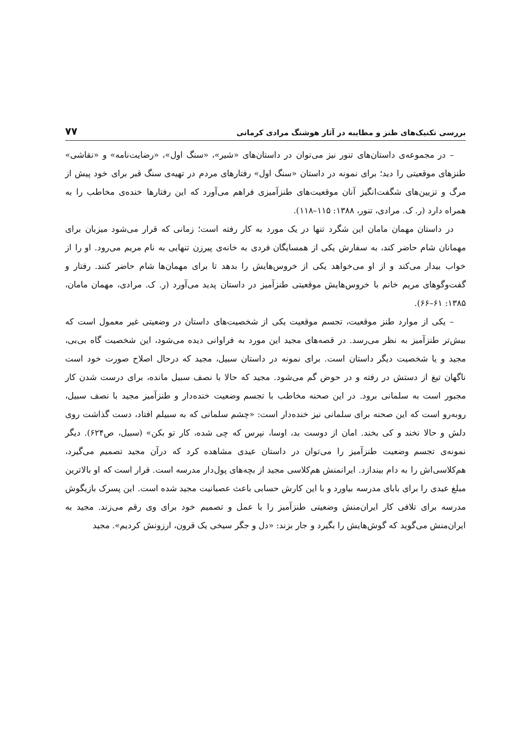بررسی تکنیک‌های طنز و مطایبه در آثار هوشنگ مرادی کرمانی ۷۷
– در مجموعه‌ی داستان‌های تنور نیز می‌توان در داستان‌های «شیر»، «سنگ اول»، «رضایت‌نامه» و «نقاشی» طنزهای موقعیتی را دید؛ برای نمونه در داستان «سنگ اول» رفتارهای مردم در تهیه‌ی سنگ قبر برای خود پیش از مرگ و تزیین‌های شگفت‌انگیز آنان موقعیت‌های طنزآمیزی فراهم می‌آورد که این رفتارها خنده‌ی مخاطب را به همراه دارد (ر. ک. مرادی، تنور، ۱۳۸۸: ۱۱۵–۱۱۸).
در داستان مهمان مامان این شگرد تنها در یک مورد به کار رفته است؛ زمانی که قرار می‌شود میزبان برای مهمانان شام حاضر کند، به سفارش یکی از همسایگان فردی به خانه‌ی پیرزن تنهایی به نام مریم می‌رود. او را از خواب بیدار می‌کند و از او می‌خواهد یکی از خروس‌هایش را بدهد تا برای مهمان‌ها شام حاضر کنند. رفتار و گفت‌وگوهای مریم خانم با خروس‌هایش موقعیتی طنزآمیز در داستان پدید می‌آورد (ر. ک. مرادی، مهمان مامان، ۱۳۸۵: ۶۱–۶۶).
– یکی از موارد طنز موقعیت، تجسم موقعیت یکی از شخصیت‌های داستان در وضعیتی غیر معمول است که بیش‌تر طنزآمیز به نظر می‌رسد. در قصه‌های مجید این مورد به فراوانی دیده می‌شود، این شخصیت گاه بی‌بی، مجید و یا شخصیت دیگر داستان است. برای نمونه در داستان سبیل، مجید که درحال اصلاح صورت خود است ناگهان تیغ از دستش در رفته و در حوض گم می‌شود. مجید که حالا با نصف سبیل مانده، برای درست شدن کار مجبور است به سلمانی برود. در این صحنه مخاطب با تجسم وضعیت خنده‌دار و طنزآمیز مجید با نصف سبیل، روبه‌رو است که این صحنه برای سلمانی نیز خنده‌دار است: «چشم سلمانی که به سبیلم افتاد، دست گذاشت روی دلش و حالا نخند و کی بخند. امان از دوست بد، اوسا، نپرس که چی شده، کار تو بکن» (سبیل، ص۶۲۴). دیگر نمونه‌ی تجسم وضعیت طنزآمیز را می‌توان در داستان عیدی مشاهده کرد که درآن مجید تصمیم می‌گیرد، هم‌کلاسی‌اش را به دام بیندازد. ایرانمنش هم‌کلاسی مجید از بچه‌های پول‌دار مدرسه است. قرار است که او بالاترین مبلغ عیدی را برای بابای مدرسه بیاورد و با این کارش حسابی باعث عصبانیت مجید شده است. این پسرک بازیگوش مدرسه برای تلافی کار ایران‌منش وضعیتی طنزآمیز را با عمل و تصمیم خود برای وی رقم می‌زند. مجید به ایران‌منش می‌گوید که گوش‌هایش را بگیرد و جار بزند: «دل و جگر سیخی یک قرون، ارزونش کردیم». مجید